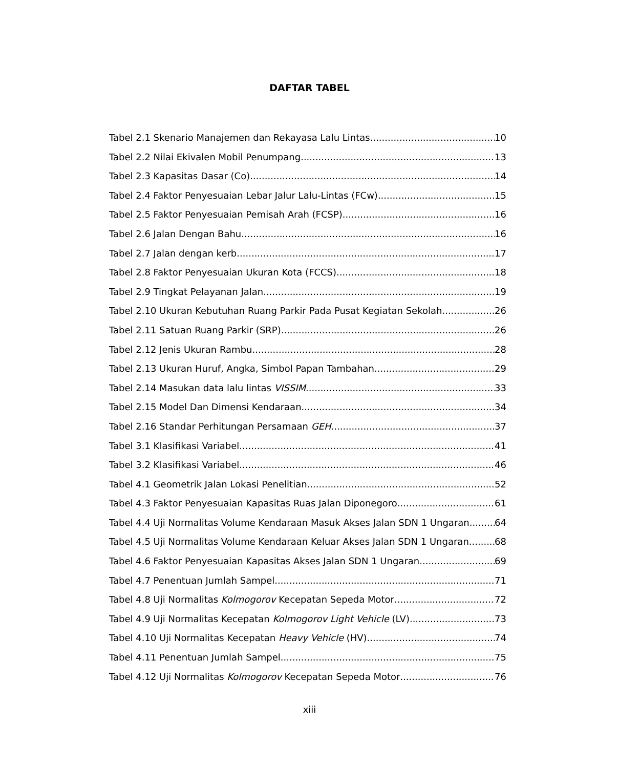DAFTAR TABEL
Tabel 2.1 Skenario Manajemen dan Rekayasa Lalu Lintas 10
Tabel 2.2 Nilai Ekivalen Mobil Penumpang 13
Tabel 2.3 Kapasitas Dasar (Co) 14
Tabel 2.4 Faktor Penyesuaian Lebar Jalur Lalu-Lintas (FCw) 15
Tabel 2.5 Faktor Penyesuaian Pemisah Arah (FCSP) 16
Tabel 2.6 Jalan Dengan Bahu 16
Tabel 2.7 Jalan dengan kerb 17
Tabel 2.8 Faktor Penyesuaian Ukuran Kota (FCCS) 18
Tabel 2.9 Tingkat Pelayanan Jalan 19
Tabel 2.10 Ukuran Kebutuhan Ruang Parkir Pada Pusat Kegiatan Sekolah 26
Tabel 2.11 Satuan Ruang Parkir (SRP) 26
Tabel 2.12 Jenis Ukuran Rambu 28
Tabel 2.13 Ukuran Huruf, Angka, Simbol Papan Tambahan 29
Tabel 2.14 Masukan data lalu lintas VISSIM 33
Tabel 2.15 Model Dan Dimensi Kendaraan 34
Tabel 2.16 Standar Perhitungan Persamaan GEH 37
Tabel 3.1 Klasifikasi Variabel 41
Tabel 3.2 Klasifikasi Variabel 46
Tabel 4.1 Geometrik Jalan Lokasi Penelitian 52
Tabel 4.3 Faktor Penyesuaian Kapasitas Ruas Jalan Diponegoro 61
Tabel 4.4 Uji Normalitas Volume Kendaraan Masuk Akses Jalan SDN 1 Ungaran 64
Tabel 4.5 Uji Normalitas Volume Kendaraan Keluar Akses Jalan SDN 1 Ungaran 68
Tabel 4.6 Faktor Penyesuaian Kapasitas Akses Jalan SDN 1 Ungaran 69
Tabel 4.7 Penentuan Jumlah Sampel 71
Tabel 4.8 Uji Normalitas Kolmogorov Kecepatan Sepeda Motor 72
Tabel 4.9 Uji Normalitas Kecepatan Kolmogorov Light Vehicle (LV) 73
Tabel 4.10 Uji Normalitas Kecepatan Heavy Vehicle (HV) 74
Tabel 4.11 Penentuan Jumlah Sampel 75
Tabel 4.12 Uji Normalitas Kolmogorov Kecepatan Sepeda Motor 76
xiii